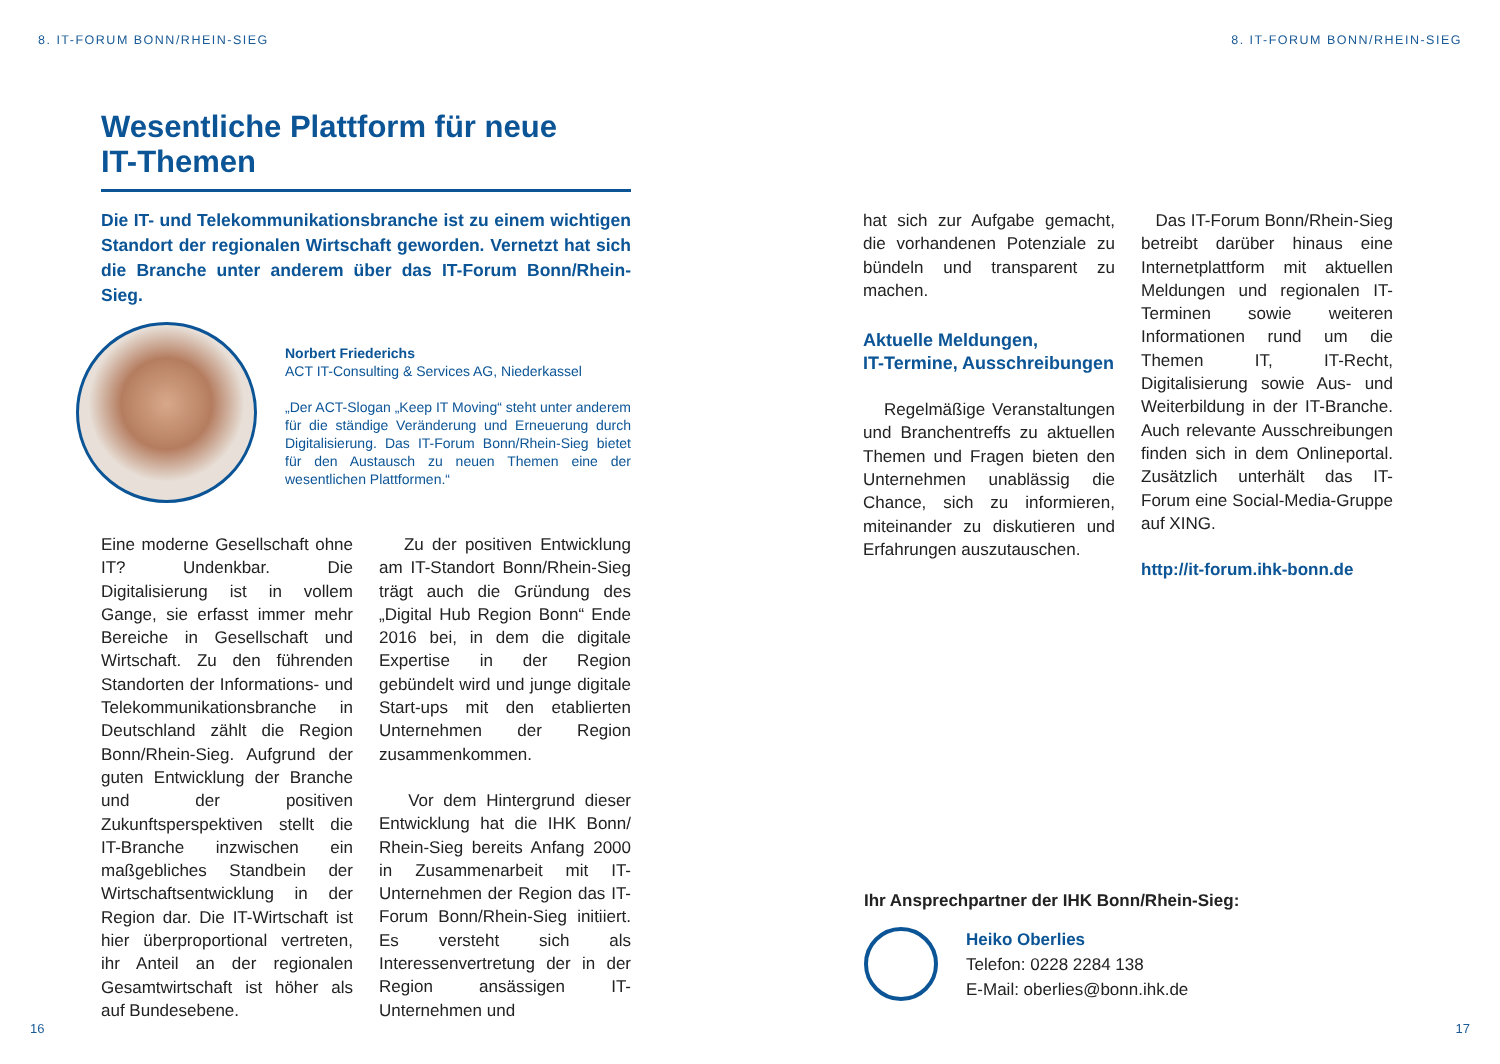8. IT-FORUM BONN/RHEIN-SIEG
Wesentliche Plattform für neue
IT-Themen
Die IT- und Telekommunikationsbranche ist zu einem wichtigen Standort der regionalen Wirtschaft geworden. Vernetzt hat sich die Branche unter anderem über das IT-Forum Bonn/Rhein-Sieg.
Norbert Friederichs
ACT IT-Consulting & Services AG, Niederkassel
„Der ACT-Slogan „Keep IT Moving“ steht unter anderem für die ständige Veränderung und Erneuerung durch Digitalisierung. Das IT-Forum Bonn/Rhein-Sieg bietet für den Austausch zu neuen Themen eine der wesentlichen Plattformen.“
Eine moderne Gesellschaft ohne IT? Undenkbar. Die Digitalisierung ist in vollem Gange, sie erfasst immer mehr Bereiche in Gesellschaft und Wirtschaft. Zu den führenden Standorten der Informations- und Telekommunikationsbranche in Deutschland zählt die Region Bonn/Rhein-Sieg. Aufgrund der guten Entwicklung der Branche und der positiven Zukunftsperspektiven stellt die IT-Branche inzwischen ein maßgebliches Standbein der Wirtschaftsentwicklung in der Region dar. Die IT-Wirtschaft ist hier überproportional vertreten, ihr Anteil an der regionalen Gesamtwirtschaft ist höher als auf Bundesebene.
Zu der positiven Entwicklung am IT-Standort Bonn/Rhein-Sieg trägt auch die Gründung des „Digital Hub Region Bonn“ Ende 2016 bei, in dem die digitale Expertise in der Region gebündelt wird und junge digitale Start-ups mit den etablierten Unternehmen der Region zusammenkommen.
Vor dem Hintergrund dieser Entwicklung hat die IHK Bonn/ Rhein-Sieg bereits Anfang 2000 in Zusammenarbeit mit IT-Unternehmen der Region das IT-Forum Bonn/Rhein-Sieg initiiert. Es versteht sich als Interessenvertretung der in der Region ansässigen IT-Unternehmen und
16
8. IT-FORUM BONN/RHEIN-SIEG
hat sich zur Aufgabe gemacht, die vorhandenen Potenziale zu bündeln und transparent zu machen.
Aktuelle Meldungen,
IT-Termine, Ausschreibungen
Regelmäßige Veranstaltungen und Branchentreffs zu aktuellen Themen und Fragen bieten den Unternehmen unablässig die Chance, sich zu informieren, miteinander zu diskutieren und Erfahrungen auszutauschen.
Das IT-Forum Bonn/Rhein-Sieg betreibt darüber hinaus eine Internetplattform mit aktuellen Meldungen und regionalen IT-Terminen sowie weiteren Informationen rund um die Themen IT, IT-Recht, Digitalisierung sowie Aus- und Weiterbildung in der IT-Branche. Auch relevante Ausschreibungen finden sich in dem Onlineportal. Zusätzlich unterhält das IT-Forum eine Social-Media-Gruppe auf XING.
http://it-forum.ihk-bonn.de
Ihr Ansprechpartner der IHK Bonn/Rhein-Sieg:
Heiko Oberlies
Telefon: 0228 2284 138
E-Mail: oberlies@bonn.ihk.de
17